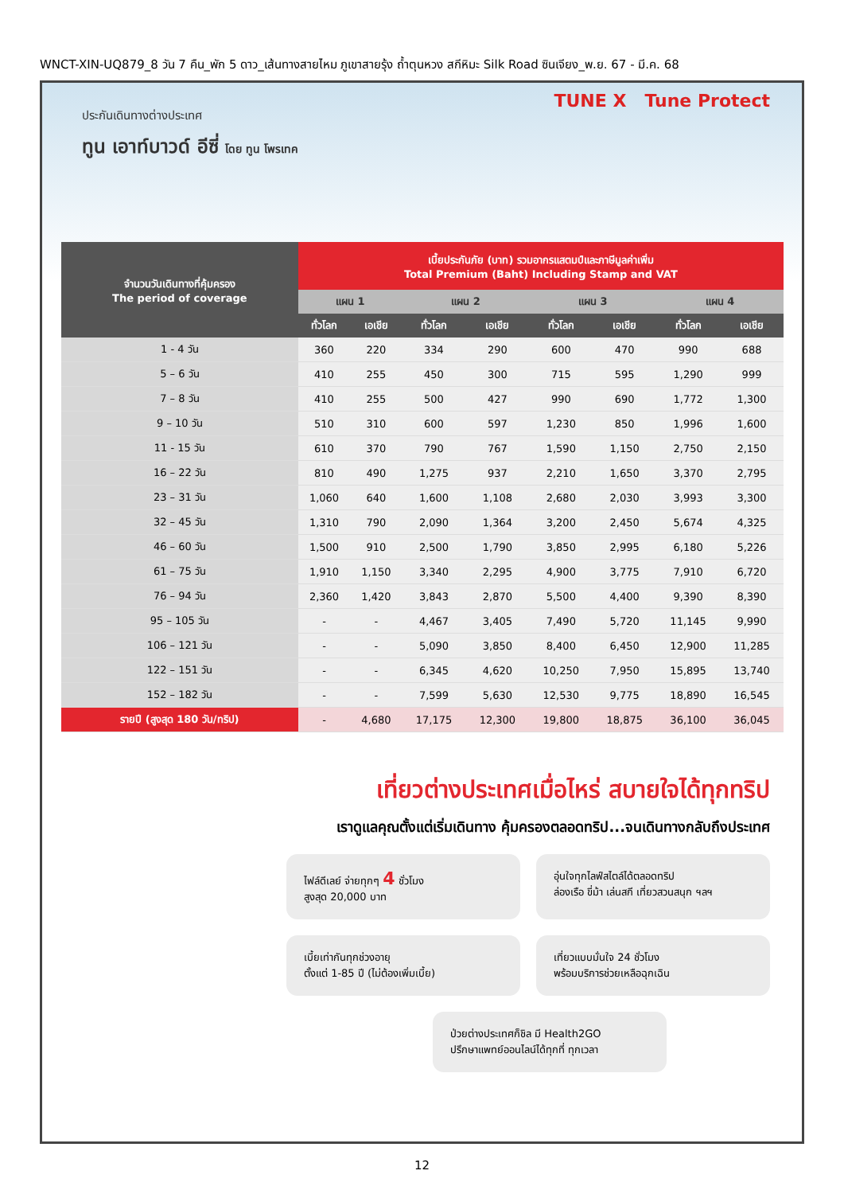WNCT-XIN-UQ879_8 วัน 7 คืน_พัก 5 ดาว_เส้นทางสายไหม ภูเขาสายรุ้ง ถ้ำตุนหวง สกีหิมะ Silk Road ซินเจียง_พ.ย. 67 - มี.ค. 68
ประกันเดินทางต่างประเทศ
ทูน เอาท์บาวด์ อีซี่ โดย ทูน โพรเทค
TUNE X Tune Protect
| จำนวนวันเดินทางที่คุ้มครอง The period of coverage | เบี้ยประกันภัย (บาท) รวมอากรแสตมป์และภาษีมูลค่าเพิ่ม Total Premium (Baht) Including Stamp and VAT | | | | | | | |
| --- | --- | --- | --- | --- | --- | --- | --- | --- |
| | แผน 1 | | แผน 2 | | แผน 3 | | แผน 4 | |
| | ทั่วโลก | เอเชีย | ทั่วโลก | เอเชีย | ทั่วโลก | เอเชีย | ทั่วโลก | เอเชีย |
| 1 - 4 วัน | 360 | 220 | 334 | 290 | 600 | 470 | 990 | 688 |
| 5 – 6 วัน | 410 | 255 | 450 | 300 | 715 | 595 | 1,290 | 999 |
| 7 – 8 วัน | 410 | 255 | 500 | 427 | 990 | 690 | 1,772 | 1,300 |
| 9 – 10 วัน | 510 | 310 | 600 | 597 | 1,230 | 850 | 1,996 | 1,600 |
| 11 - 15 วัน | 610 | 370 | 790 | 767 | 1,590 | 1,150 | 2,750 | 2,150 |
| 16 – 22 วัน | 810 | 490 | 1,275 | 937 | 2,210 | 1,650 | 3,370 | 2,795 |
| 23 – 31 วัน | 1,060 | 640 | 1,600 | 1,108 | 2,680 | 2,030 | 3,993 | 3,300 |
| 32 – 45 วัน | 1,310 | 790 | 2,090 | 1,364 | 3,200 | 2,450 | 5,674 | 4,325 |
| 46 – 60 วัน | 1,500 | 910 | 2,500 | 1,790 | 3,850 | 2,995 | 6,180 | 5,226 |
| 61 – 75 วัน | 1,910 | 1,150 | 3,340 | 2,295 | 4,900 | 3,775 | 7,910 | 6,720 |
| 76 – 94 วัน | 2,360 | 1,420 | 3,843 | 2,870 | 5,500 | 4,400 | 9,390 | 8,390 |
| 95 – 105 วัน | - | - | 4,467 | 3,405 | 7,490 | 5,720 | 11,145 | 9,990 |
| 106 – 121 วัน | - | - | 5,090 | 3,850 | 8,400 | 6,450 | 12,900 | 11,285 |
| 122 – 151 วัน | - | - | 6,345 | 4,620 | 10,250 | 7,950 | 15,895 | 13,740 |
| 152 – 182 วัน | - | - | 7,599 | 5,630 | 12,530 | 9,775 | 18,890 | 16,545 |
| รายปี (สูงสุด 180 วัน/ทริป) | - | 4,680 | 17,175 | 12,300 | 19,800 | 18,875 | 36,100 | 36,045 |
เที่ยวต่างประเทศเมื่อไหร่ สบายใจได้ทุกทริป
เราดูแลคุณตั้งแต่เริ่มเดินทาง คุ้มครองตลอดทริป...จนเดินทางกลับถึงประเทศ
ไฟล์ดีเลย์ จ่ายทุกๆ 4 ชั่วโมง
สูงสุด 20,000 บาท
อุ่นใจทุกไลฟ์สไตล์ได้ตลอดทริป
ล่องเรือ ขี่ม้า เล่นสกี เที่ยวสวนสนุก ฯลฯ
เบี้ยเท่ากันทุกช่วงอายุ
ตั้งแต่ 1-85 ปี (ไม่ต้องเพิ่มเบี้ย)
เที่ยวแบบมั่นใจ 24 ชั่วโมง
พร้อมบริการช่วยเหลือฉุกเฉิน
ป่วยต่างประเทศก็ชิล มี Health2GO
ปรึกษาแพทย์ออนไลน์ได้ทุกที่ ทุกเวลา
12